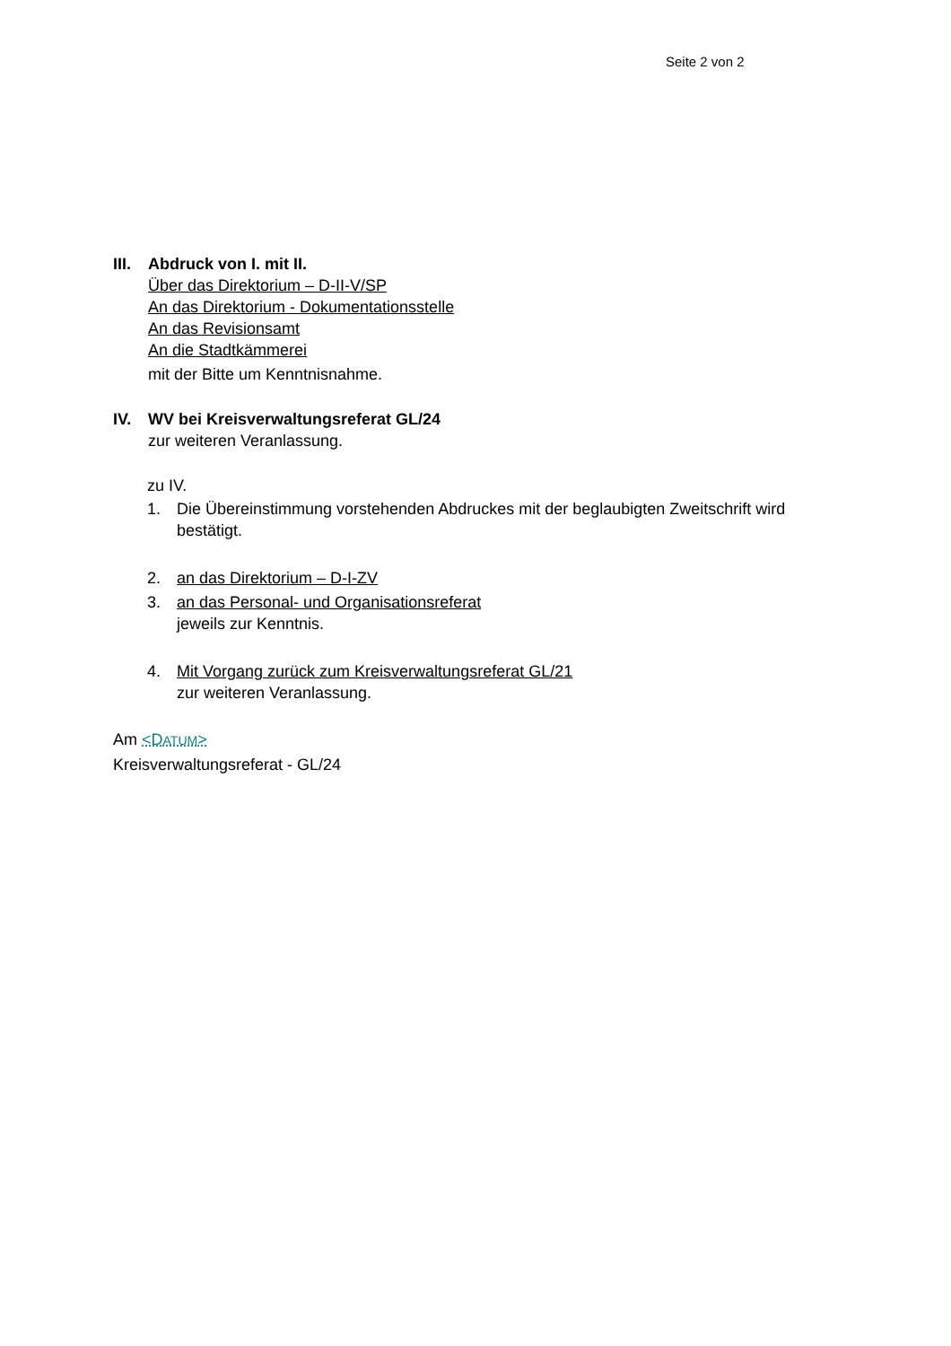Seite 2 von 2
III.
Abdruck von I. mit II.
Über das Direktorium – D-II-V/SP
An das Direktorium - Dokumentationsstelle
An das Revisionsamt
An die Stadtkämmerei
mit der Bitte um Kenntnisnahme.
IV. WV bei Kreisverwaltungsreferat GL/24
zur weiteren Veranlassung.
zu IV.
1. Die Übereinstimmung vorstehenden Abdruckes mit der beglaubigten Zweitschrift wird
bestätigt.
2. an das Direktorium – D-I-ZV
3. an das Personal- und Organisationsreferat
jeweils zur Kenntnis.
4. Mit Vorgang zurück zum Kreisverwaltungsreferat GL/21
zur weiteren Veranlassung.
Am <DATUM>
Kreisverwaltungsreferat - GL/24